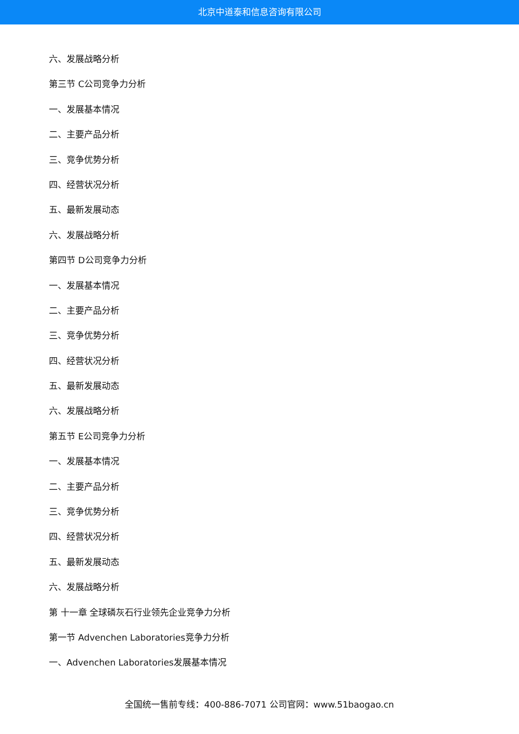北京中道泰和信息咨询有限公司
六、发展战略分析
第三节 C公司竞争力分析
一、发展基本情况
二、主要产品分析
三、竞争优势分析
四、经营状况分析
五、最新发展动态
六、发展战略分析
第四节 D公司竞争力分析
一、发展基本情况
二、主要产品分析
三、竞争优势分析
四、经营状况分析
五、最新发展动态
六、发展战略分析
第五节 E公司竞争力分析
一、发展基本情况
二、主要产品分析
三、竞争优势分析
四、经营状况分析
五、最新发展动态
六、发展战略分析
第 十一章 全球磷灰石行业领先企业竞争力分析
第一节 Advenchen Laboratories竞争力分析
一、Advenchen Laboratories发展基本情况
全国统一售前专线：400-886-7071 公司官网：www.51baogao.cn